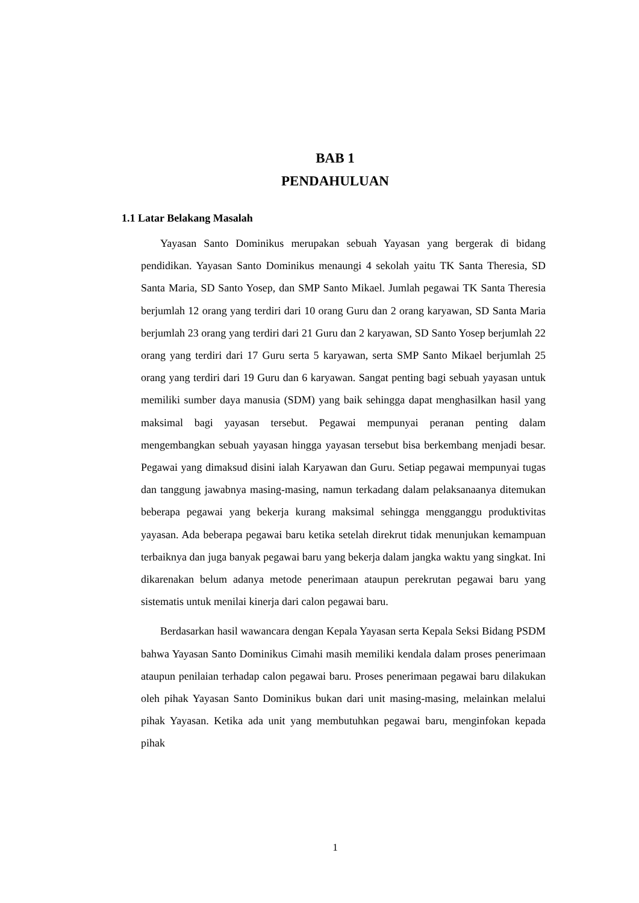BAB 1
PENDAHULUAN
1.1 Latar Belakang Masalah
Yayasan Santo Dominikus merupakan sebuah Yayasan yang bergerak di bidang pendidikan. Yayasan Santo Dominikus menaungi 4 sekolah yaitu TK Santa Theresia, SD Santa Maria, SD Santo Yosep, dan SMP Santo Mikael. Jumlah pegawai TK Santa Theresia berjumlah 12 orang yang terdiri dari 10 orang Guru dan 2 orang karyawan, SD Santa Maria berjumlah 23 orang yang terdiri dari 21 Guru dan 2 karyawan, SD Santo Yosep berjumlah 22 orang yang terdiri dari 17 Guru serta 5 karyawan, serta SMP Santo Mikael berjumlah 25 orang yang terdiri dari 19 Guru dan 6 karyawan. Sangat penting bagi sebuah yayasan untuk memiliki sumber daya manusia (SDM) yang baik sehingga dapat menghasilkan hasil yang maksimal bagi yayasan tersebut. Pegawai mempunyai peranan penting dalam mengembangkan sebuah yayasan hingga yayasan tersebut bisa berkembang menjadi besar. Pegawai yang dimaksud disini ialah Karyawan dan Guru. Setiap pegawai mempunyai tugas dan tanggung jawabnya masing-masing, namun terkadang dalam pelaksanaanya ditemukan beberapa pegawai yang bekerja kurang maksimal sehingga mengganggu produktivitas yayasan. Ada beberapa pegawai baru ketika setelah direkrut tidak menunjukan kemampuan terbaiknya dan juga banyak pegawai baru yang bekerja dalam jangka waktu yang singkat. Ini dikarenakan belum adanya metode penerimaan ataupun perekrutan pegawai baru yang sistematis untuk menilai kinerja dari calon pegawai baru.
Berdasarkan hasil wawancara dengan Kepala Yayasan serta Kepala Seksi Bidang PSDM bahwa Yayasan Santo Dominikus Cimahi masih memiliki kendala dalam proses penerimaan ataupun penilaian terhadap calon pegawai baru. Proses penerimaan pegawai baru dilakukan oleh pihak Yayasan Santo Dominikus bukan dari unit masing-masing, melainkan melalui pihak Yayasan. Ketika ada unit yang membutuhkan pegawai baru, menginfokan kepada pihak
1